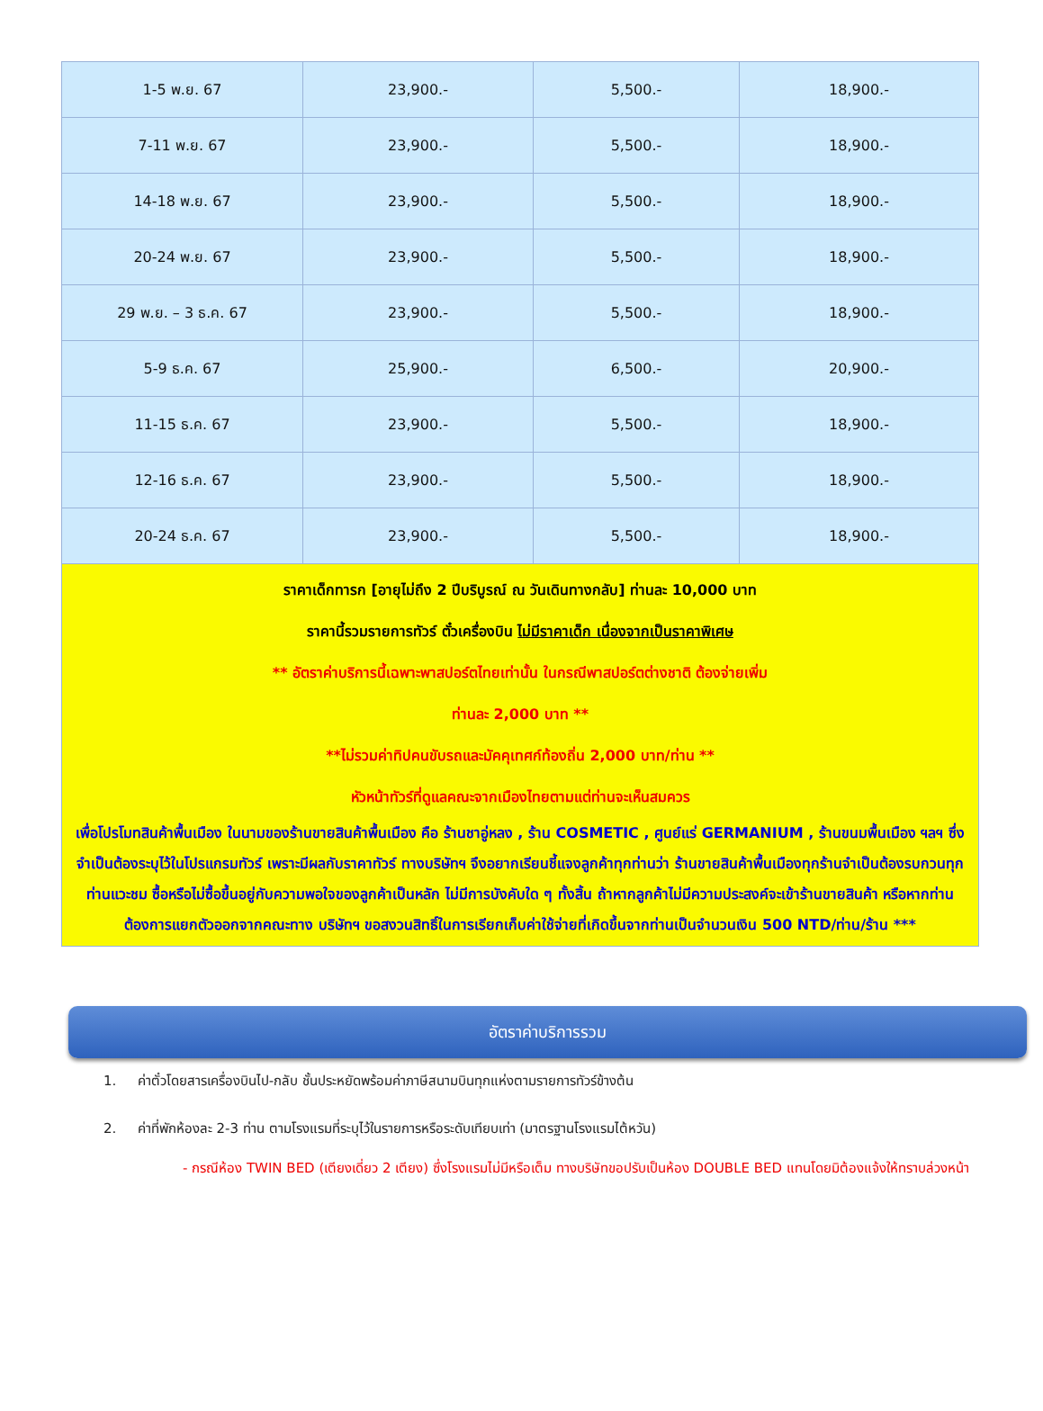| 1-5 พ.ย. 67 | 23,900.- | 5,500.- | 18,900.- |
| 7-11 พ.ย. 67 | 23,900.- | 5,500.- | 18,900.- |
| 14-18 พ.ย. 67 | 23,900.- | 5,500.- | 18,900.- |
| 20-24 พ.ย. 67 | 23,900.- | 5,500.- | 18,900.- |
| 29 พ.ย. – 3 ธ.ค. 67 | 23,900.- | 5,500.- | 18,900.- |
| 5-9 ธ.ค. 67 | 25,900.- | 6,500.- | 20,900.- |
| 11-15 ธ.ค. 67 | 23,900.- | 5,500.- | 18,900.- |
| 12-16 ธ.ค. 67 | 23,900.- | 5,500.- | 18,900.- |
| 20-24 ธ.ค. 67 | 23,900.- | 5,500.- | 18,900.- |
| ราคาเด็กทารก [อายุไม่ถึง 2 ปีบริบูรณ์ ณ วันเดินทางกลับ] ท่านละ 10,000 บาท ราคานี้รวมรายการทัวร์ ตั๋วเครื่องบิน ไม่มีราคาเด็ก เนื่องจากเป็นราคาพิเศษ ** อัตราค่าบริการนี้เฉพาะพาสปอร์ตไทยเท่านั้น ในกรณีพาสปอร์ตต่างชาติ ต้องจ่ายเพิ่ม ท่านละ 2,000 บาท ** **ไม่รวมค่าทิปคนขับรถและมัคคุเทศก์ท้องถิ่น 2,000 บาท/ท่าน ** หัวหน้าทัวร์ที่ดูแลคณะจากเมืองไทยตามแต่ท่านจะเห็นสมควร เพื่อโปรโมทสินค้าพื้นเมือง ในนามของร้านขายสินค้าพื้นเมือง คือ ร้านชาอู่หลง , ร้าน COSMETIC , ศูนย์แร่ GERMANIUM , ร้านขนมพื้นเมือง ฯลฯ ซึ่งจำเป็นต้องระบุไว้ในโปรแกรมทัวร์ เพราะมีผลกับราคาทัวร์ ทางบริษัทฯ จึงอยากเรียนชี้แจงลูกค้าทุกท่านว่า ร้านขายสินค้าพื้นเมืองทุกร้านจำเป็นต้องรบกวนทุกท่านแวะชม ซื้อหรือไม่ซื้อขึ้นอยู่กับความพอใจของลูกค้าเป็นหลัก ไม่มีการบังคับใด ๆ ทั้งสิ้น ถ้าหากลูกค้าไม่มีความประสงค์จะเข้าร้านขายสินค้า หรือหากท่านต้องการแยกตัวออกจากคณะทาง บริษัทฯ ขอสงวนสิทธิ์ในการเรียกเก็บค่าใช้จ่ายที่เกิดขึ้นจากท่านเป็นจำนวนเงิน 500 NTD/ท่าน/ร้าน *** | | | |
อัตราค่าบริการรวม
1. ค่าตั๋วโดยสารเครื่องบินไป-กลับ ชั้นประหยัดพร้อมค่าภาษีสนามบินทุกแห่งตามรายการทัวร์ข้างต้น
2. ค่าที่พักห้องละ 2-3 ท่าน ตามโรงแรมที่ระบุไว้ในรายการหรือระดับเทียบเท่า (มาตรฐานโรงแรมไต้หวัน)
- กรณีห้อง TWIN BED (เตียงเดี่ยว 2 เตียง) ซึ่งโรงแรมไม่มีหรือเต็ม ทางบริษัทขอปรับเป็นห้อง DOUBLE BED แทนโดยมิต้องแจ้งให้ทราบล่วงหน้า